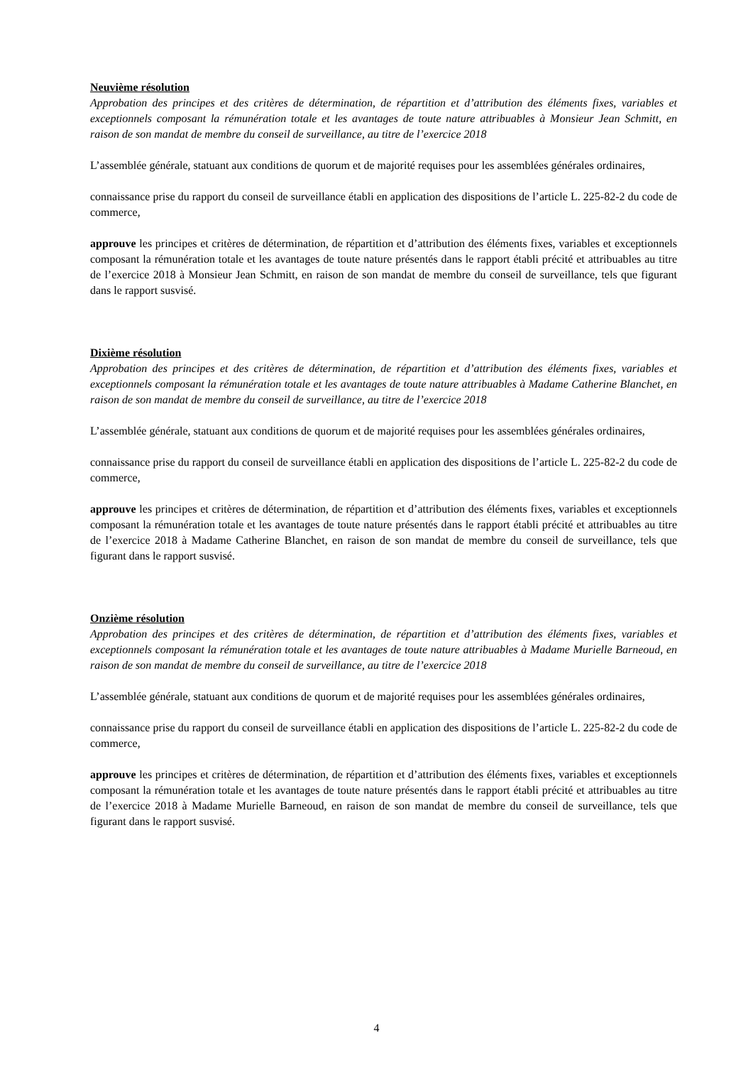Neuvième résolution
Approbation des principes et des critères de détermination, de répartition et d’attribution des éléments fixes, variables et exceptionnels composant la rémunération totale et les avantages de toute nature attribuables à Monsieur Jean Schmitt, en raison de son mandat de membre du conseil de surveillance, au titre de l’exercice 2018
L’assemblée générale, statuant aux conditions de quorum et de majorité requises pour les assemblées générales ordinaires,
connaissance prise du rapport du conseil de surveillance établi en application des dispositions de l’article L. 225-82-2 du code de commerce,
approuve les principes et critères de détermination, de répartition et d’attribution des éléments fixes, variables et exceptionnels composant la rémunération totale et les avantages de toute nature présentés dans le rapport établi précité et attribuables au titre de l’exercice 2018 à Monsieur Jean Schmitt, en raison de son mandat de membre du conseil de surveillance, tels que figurant dans le rapport susvisé.
Dixième résolution
Approbation des principes et des critères de détermination, de répartition et d’attribution des éléments fixes, variables et exceptionnels composant la rémunération totale et les avantages de toute nature attribuables à Madame Catherine Blanchet, en raison de son mandat de membre du conseil de surveillance, au titre de l’exercice 2018
L’assemblée générale, statuant aux conditions de quorum et de majorité requises pour les assemblées générales ordinaires,
connaissance prise du rapport du conseil de surveillance établi en application des dispositions de l’article L. 225-82-2 du code de commerce,
approuve les principes et critères de détermination, de répartition et d’attribution des éléments fixes, variables et exceptionnels composant la rémunération totale et les avantages de toute nature présentés dans le rapport établi précité et attribuables au titre de l’exercice 2018 à Madame Catherine Blanchet, en raison de son mandat de membre du conseil de surveillance, tels que figurant dans le rapport susvisé.
Onzième résolution
Approbation des principes et des critères de détermination, de répartition et d’attribution des éléments fixes, variables et exceptionnels composant la rémunération totale et les avantages de toute nature attribuables à Madame Murielle Barneoud, en raison de son mandat de membre du conseil de surveillance, au titre de l’exercice 2018
L’assemblée générale, statuant aux conditions de quorum et de majorité requises pour les assemblées générales ordinaires,
connaissance prise du rapport du conseil de surveillance établi en application des dispositions de l’article L. 225-82-2 du code de commerce,
approuve les principes et critères de détermination, de répartition et d’attribution des éléments fixes, variables et exceptionnels composant la rémunération totale et les avantages de toute nature présentés dans le rapport établi précité et attribuables au titre de l’exercice 2018 à Madame Murielle Barneoud, en raison de son mandat de membre du conseil de surveillance, tels que figurant dans le rapport susvisé.
4